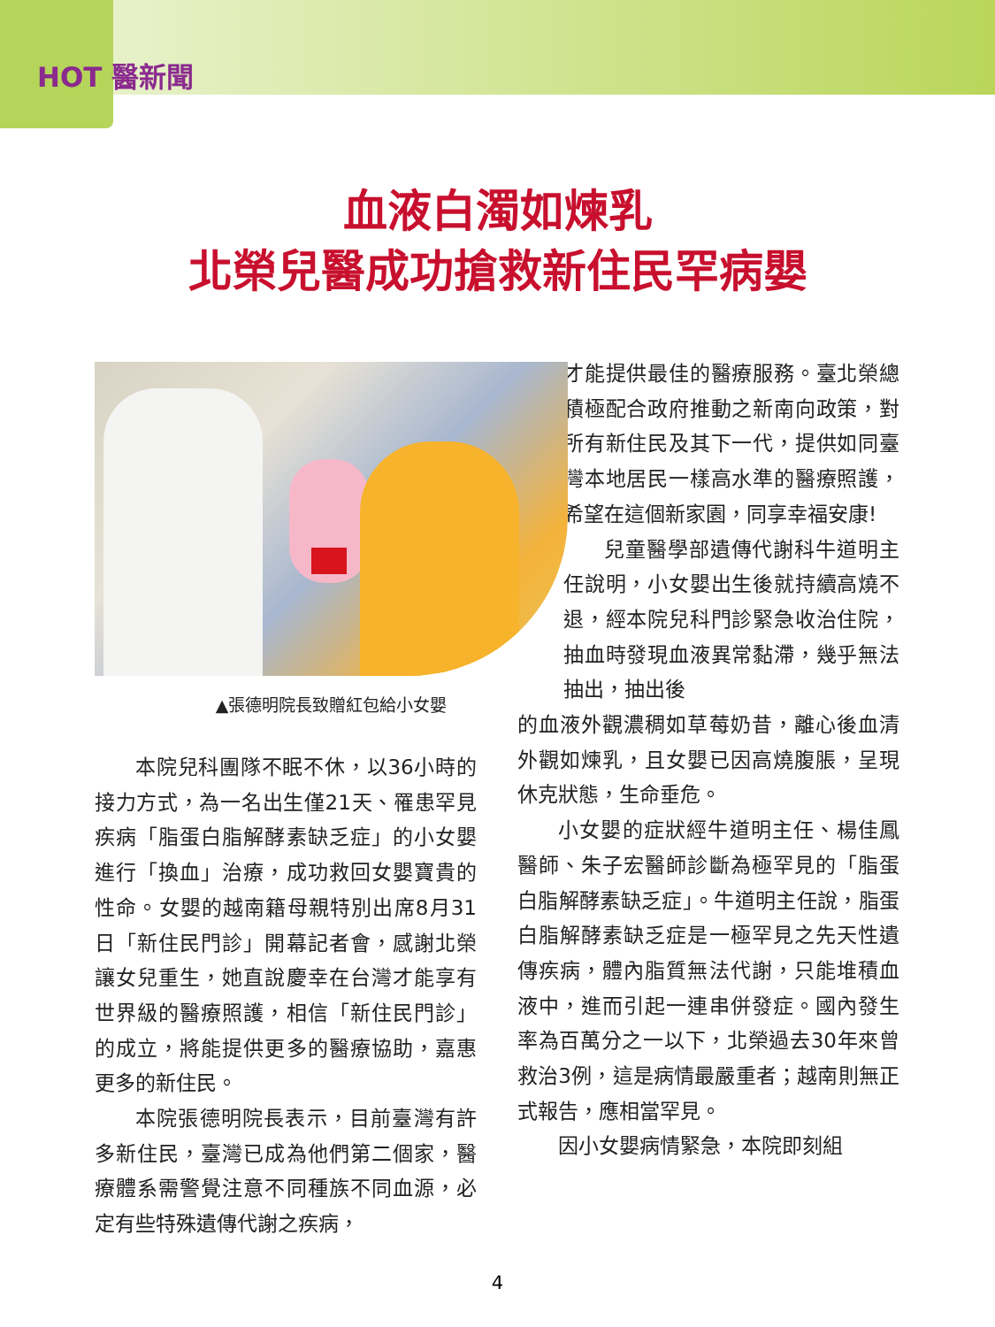HOT 醫新聞
血液白濁如煉乳
北榮兒醫成功搶救新住民罕病嬰
▲張德明院長致贈紅包給小女嬰
本院兒科團隊不眠不休，以36小時的接力方式，為一名出生僅21天、罹患罕見疾病「脂蛋白脂解酵素缺乏症」的小女嬰進行「換血」治療，成功救回女嬰寶貴的性命。女嬰的越南籍母親特別出席8月31日「新住民門診」開幕記者會，感謝北榮讓女兒重生，她直說慶幸在台灣才能享有世界級的醫療照護，相信「新住民門診」的成立，將能提供更多的醫療協助，嘉惠更多的新住民。
本院張德明院長表示，目前臺灣有許多新住民，臺灣已成為他們第二個家，醫療體系需警覺注意不同種族不同血源，必定有些特殊遺傳代謝之疾病，
才能提供最佳的醫療服務。臺北榮總積極配合政府推動之新南向政策，對所有新住民及其下一代，提供如同臺灣本地居民一樣高水準的醫療照護，希望在這個新家園，同享幸福安康!
兒童醫學部遺傳代謝科牛道明主任說明，小女嬰出生後就持續高燒不退，經本院兒科門診緊急收治住院，抽血時發現血液異常黏滯，幾乎無法抽出，抽出後
的血液外觀濃稠如草莓奶昔，離心後血清外觀如煉乳，且女嬰已因高燒腹脹，呈現休克狀態，生命垂危。
小女嬰的症狀經牛道明主任、楊佳鳳醫師、朱子宏醫師診斷為極罕見的「脂蛋白脂解酵素缺乏症」。牛道明主任說，脂蛋白脂解酵素缺乏症是一極罕見之先天性遺傳疾病，體內脂質無法代謝，只能堆積血液中，進而引起一連串併發症。國內發生率為百萬分之一以下，北榮過去30年來曾救治3例，這是病情最嚴重者；越南則無正式報告，應相當罕見。
因小女嬰病情緊急，本院即刻組
4